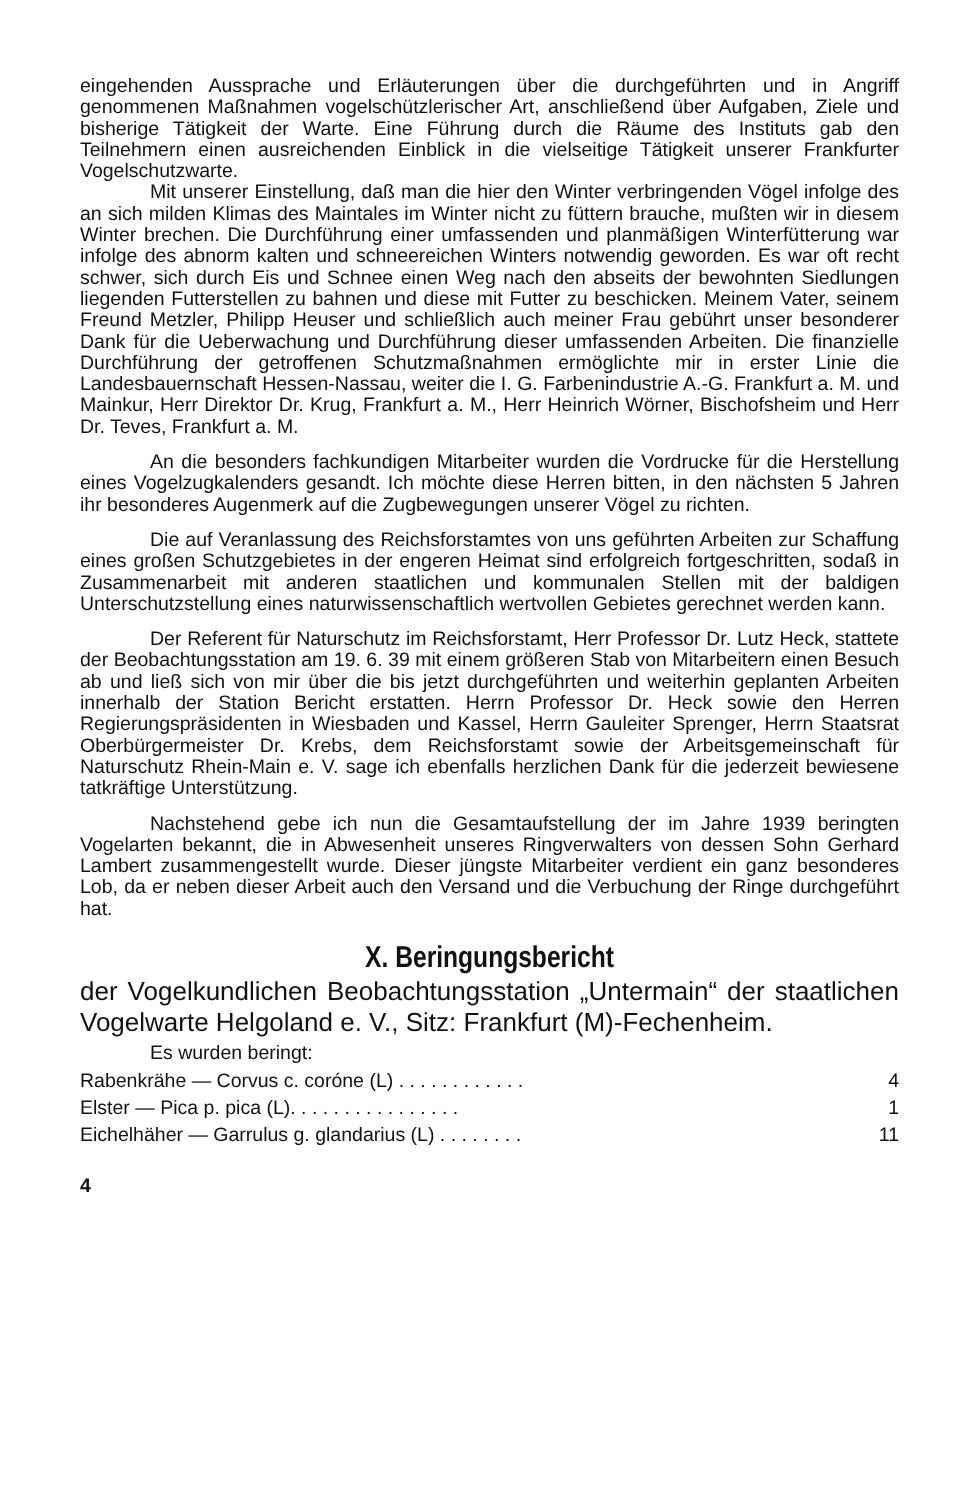eingehenden Aussprache und Erläuterungen über die durchgeführten und in Angriff genommenen Maßnahmen vogelschützlerischer Art, anschließend über Aufgaben, Ziele und bisherige Tätigkeit der Warte. Eine Führung durch die Räume des Instituts gab den Teilnehmern einen ausreichenden Einblick in die vielseitige Tätigkeit unserer Frankfurter Vogelschutzwarte.
Mit unserer Einstellung, daß man die hier den Winter verbringenden Vögel infolge des an sich milden Klimas des Maintales im Winter nicht zu füttern brauche, mußten wir in diesem Winter brechen. Die Durchführung einer umfassenden und planmäßigen Winterfütterung war infolge des abnorm kalten und schneereichen Winters notwendig geworden. Es war oft recht schwer, sich durch Eis und Schnee einen Weg nach den abseits der bewohnten Siedlungen liegenden Futterstellen zu bahnen und diese mit Futter zu beschicken. Meinem Vater, seinem Freund Metzler, Philipp Heuser und schließlich auch meiner Frau gebührt unser besonderer Dank für die Ueberwachung und Durchführung dieser umfassenden Arbeiten. Die finanzielle Durchführung der getroffenen Schutzmaßnahmen ermöglichte mir in erster Linie die Landesbauernschaft Hessen-Nassau, weiter die I. G. Farbenindustrie A.-G. Frankfurt a. M. und Mainkur, Herr Direktor Dr. Krug, Frankfurt a. M., Herr Heinrich Wörner, Bischofsheim und Herr Dr. Teves, Frankfurt a. M.
An die besonders fachkundigen Mitarbeiter wurden die Vordrucke für die Herstellung eines Vogelzugkalenders gesandt. Ich möchte diese Herren bitten, in den nächsten 5 Jahren ihr besonderes Augenmerk auf die Zugbewegungen unserer Vögel zu richten.
Die auf Veranlassung des Reichsforstamtes von uns geführten Arbeiten zur Schaffung eines großen Schutzgebietes in der engeren Heimat sind erfolgreich fortgeschritten, sodaß in Zusammenarbeit mit anderen staatlichen und kommunalen Stellen mit der baldigen Unterschutzstellung eines naturwissenschaftlich wertvollen Gebietes gerechnet werden kann.
Der Referent für Naturschutz im Reichsforstamt, Herr Professor Dr. Lutz Heck, stattete der Beobachtungsstation am 19. 6. 39 mit einem größeren Stab von Mitarbeitern einen Besuch ab und ließ sich von mir über die bis jetzt durchgeführten und weiterhin geplanten Arbeiten innerhalb der Station Bericht erstatten. Herrn Professor Dr. Heck sowie den Herren Regierungspräsidenten in Wiesbaden und Kassel, Herrn Gauleiter Sprenger, Herrn Staatsrat Oberbürgermeister Dr. Krebs, dem Reichsforstamt sowie der Arbeitsgemeinschaft für Naturschutz Rhein-Main e. V. sage ich ebenfalls herzlichen Dank für die jederzeit bewiesene tatkräftige Unterstützung.
Nachstehend gebe ich nun die Gesamtaufstellung der im Jahre 1939 beringten Vogelarten bekannt, die in Abwesenheit unseres Ringverwalters von dessen Sohn Gerhard Lambert zusammengestellt wurde. Dieser jüngste Mitarbeiter verdient ein ganz besonderes Lob, da er neben dieser Arbeit auch den Versand und die Verbuchung der Ringe durchgeführt hat.
X. Beringungsbericht
der Vogelkundlichen Beobachtungsstation „Untermain“ der staatlichen Vogelwarte Helgoland e. V., Sitz: Frankfurt (M)-Fechenheim.
Es wurden beringt:
Rabenkrähe — Corvus c. coróne (L) . . . . . . . . . . . . 4
Elster — Pica p. pica (L). . . . . . . . . . . . . . . . 1
Eichelhäher — Garrulus g. glandarius (L) . . . . . . . . 11
4